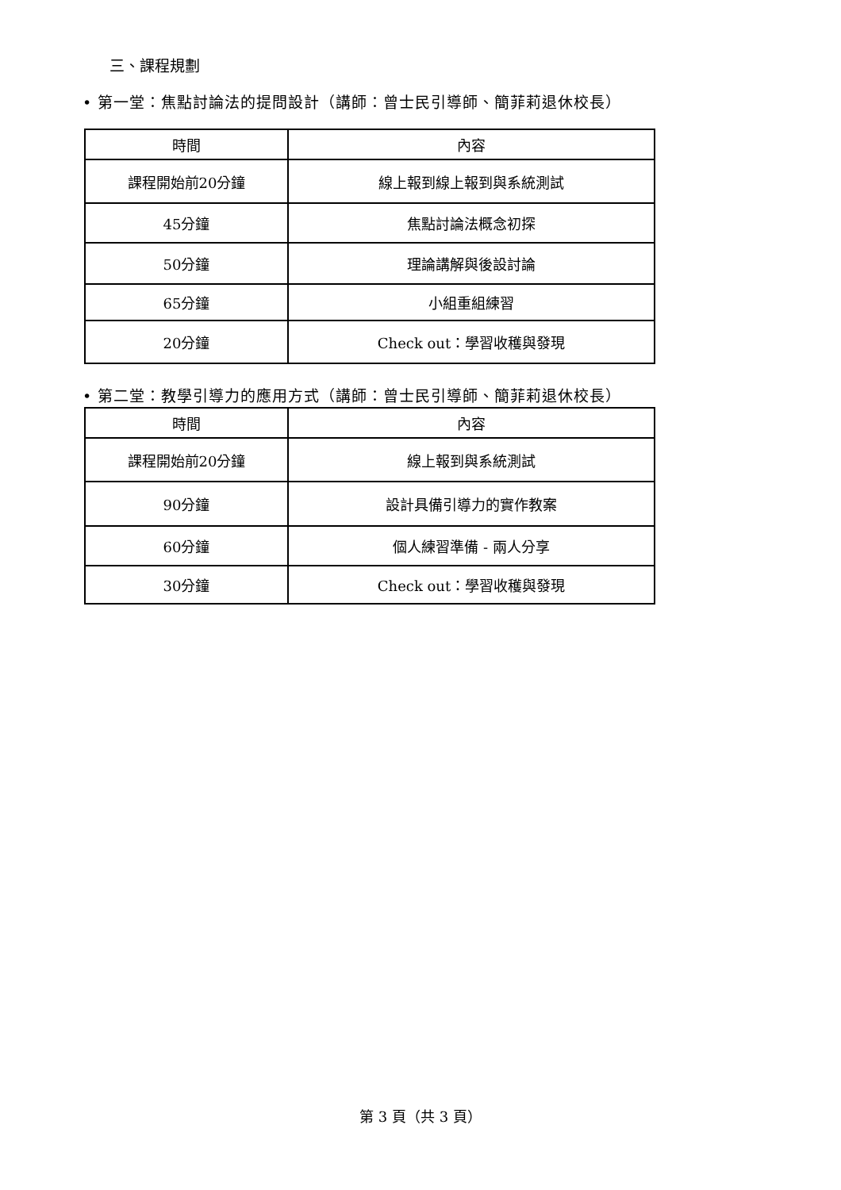三、課程規劃
• 第一堂：焦點討論法的提問設計（講師：曾士民引導師、簡菲莉退休校長）
| 時間 | 內容 |
| --- | --- |
| 課程開始前20分鐘 | 線上報到線上報到與系統測試 |
| 45分鐘 | 焦點討論法概念初探 |
| 50分鐘 | 理論講解與後設討論 |
| 65分鐘 | 小組重組練習 |
| 20分鐘 | Check out：學習收穫與發現 |
• 第二堂：教學引導力的應用方式（講師：曾士民引導師、簡菲莉退休校長）
| 時間 | 內容 |
| --- | --- |
| 課程開始前20分鐘 | 線上報到與系統測試 |
| 90分鐘 | 設計具備引導力的實作教案 |
| 60分鐘 | 個人練習準備 - 兩人分享 |
| 30分鐘 | Check out：學習收穫與發現 |
第 3 頁（共 3 頁）